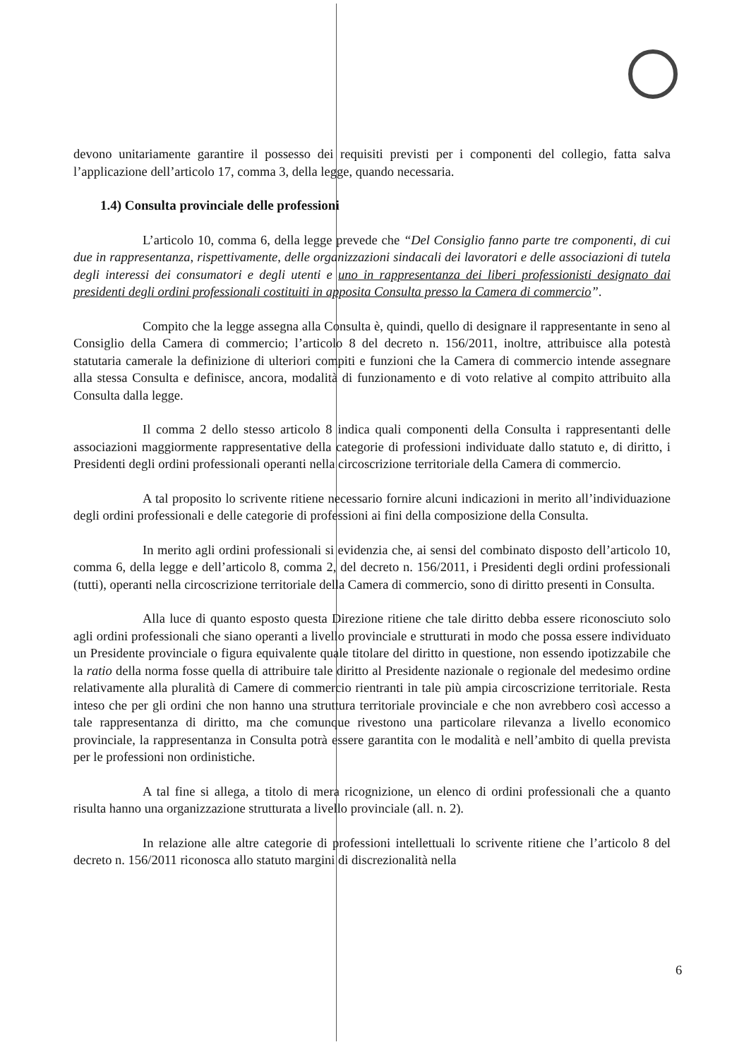devono unitariamente garantire il possesso dei requisiti previsti per i componenti del collegio, fatta salva l’applicazione dell’articolo 17, comma 3, della legge, quando necessaria.
1.4) Consulta provinciale delle professioni
L’articolo 10, comma 6, della legge prevede che “Del Consiglio fanno parte tre componenti, di cui due in rappresentanza, rispettivamente, delle organizzazioni sindacali dei lavoratori e delle associazioni di tutela degli interessi dei consumatori e degli utenti e uno in rappresentanza dei liberi professionisti designato dai presidenti degli ordini professionali costituiti in apposita Consulta presso la Camera di commercio”.
Compito che la legge assegna alla Consulta è, quindi, quello di designare il rappresentante in seno al Consiglio della Camera di commercio; l’articolo 8 del decreto n. 156/2011, inoltre, attribuisce alla potestà statutaria camerale la definizione di ulteriori compiti e funzioni che la Camera di commercio intende assegnare alla stessa Consulta e definisce, ancora, modalità di funzionamento e di voto relative al compito attribuito alla Consulta dalla legge.
Il comma 2 dello stesso articolo 8 indica quali componenti della Consulta i rappresentanti delle associazioni maggiormente rappresentative della categorie di professioni individuate dallo statuto e, di diritto, i Presidenti degli ordini professionali operanti nella circoscrizione territoriale della Camera di commercio.
A tal proposito lo scrivente ritiene necessario fornire alcuni indicazioni in merito all’individuazione degli ordini professionali e delle categorie di professioni ai fini della composizione della Consulta.
In merito agli ordini professionali si evidenzia che, ai sensi del combinato disposto dell’articolo 10, comma 6, della legge e dell’articolo 8, comma 2, del decreto n. 156/2011, i Presidenti degli ordini professionali (tutti), operanti nella circoscrizione territoriale della Camera di commercio, sono di diritto presenti in Consulta.
Alla luce di quanto esposto questa Direzione ritiene che tale diritto debba essere riconosciuto solo agli ordini professionali che siano operanti a livello provinciale e strutturati in modo che possa essere individuato un Presidente provinciale o figura equivalente quale titolare del diritto in questione, non essendo ipotizzabile che la ratio della norma fosse quella di attribuire tale diritto al Presidente nazionale o regionale del medesimo ordine relativamente alla pluralità di Camere di commercio rientranti in tale più ampia circoscrizione territoriale. Resta inteso che per gli ordini che non hanno una struttura territoriale provinciale e che non avrebbero così accesso a tale rappresentanza di diritto, ma che comunque rivestono una particolare rilevanza a livello economico provinciale, la rappresentanza in Consulta potrà essere garantita con le modalità e nell’ambito di quella prevista per le professioni non ordinistiche.
A tal fine si allega, a titolo di mera ricognizione, un elenco di ordini professionali che a quanto risulta hanno una organizzazione strutturata a livello provinciale (all. n. 2).
In relazione alle altre categorie di professioni intellettuali lo scrivente ritiene che l’articolo 8 del decreto n. 156/2011 riconosca allo statuto margini di discrezionalità nella
6